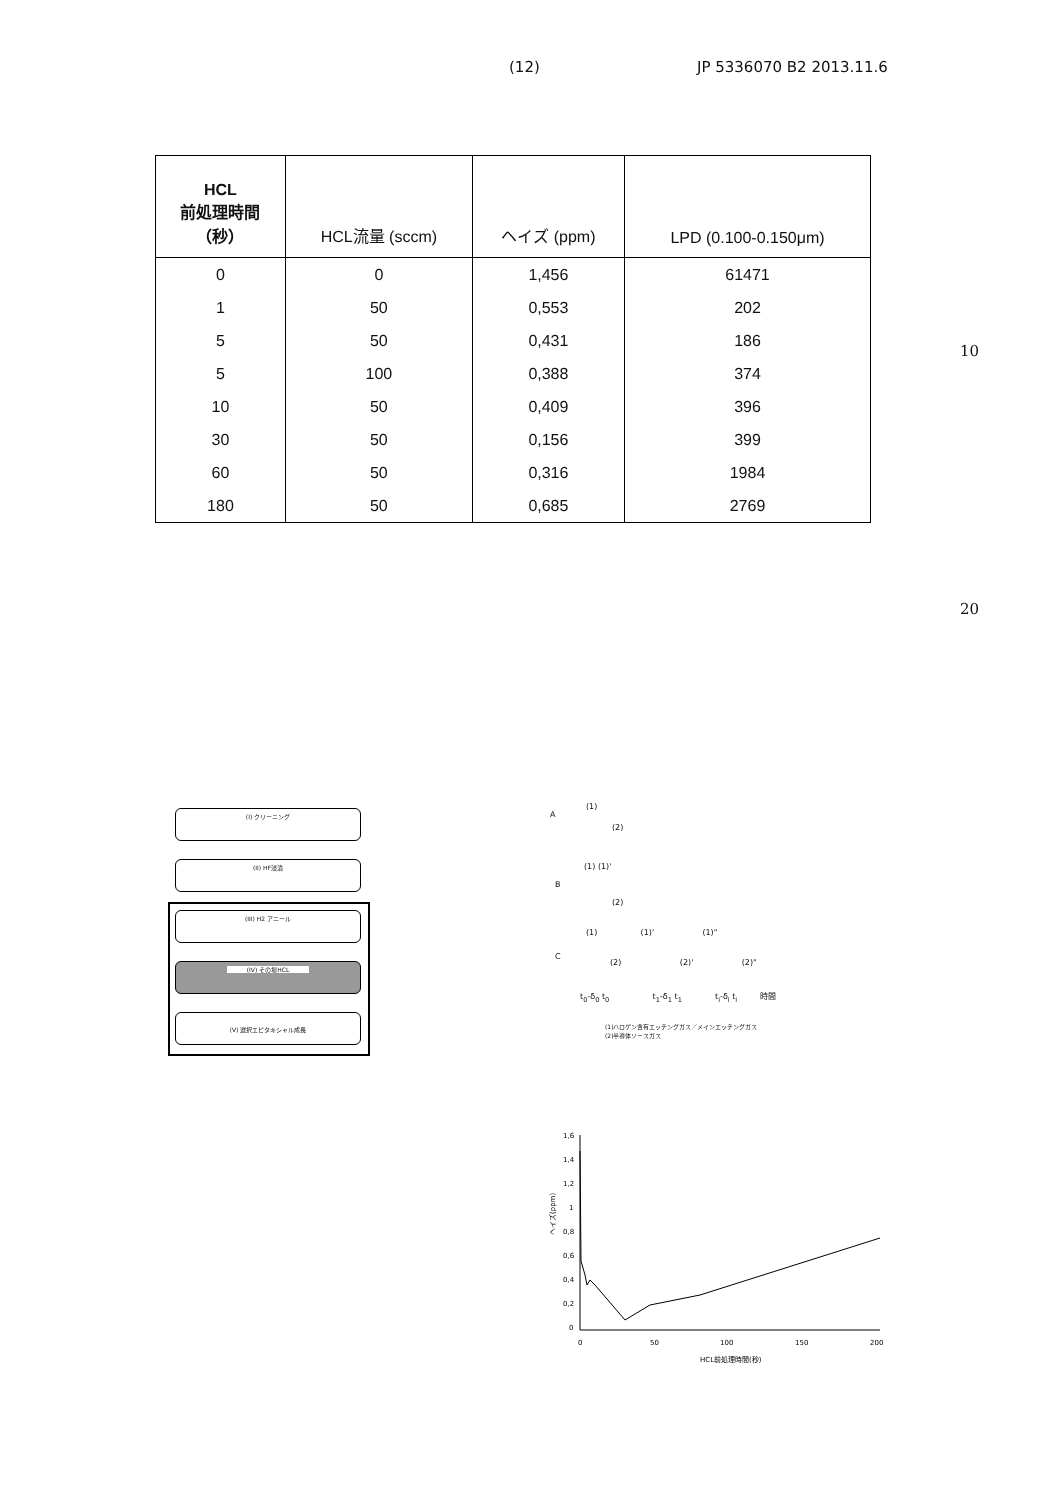(12) JP 5336070 B2 2013.11.6
| HCL 前処理時間 （秒） | HCL流量 (sccm) | ヘイズ (ppm) | LPD (0.100-0.150μm) |
| --- | --- | --- | --- |
| 0 | 0 | 1,456 | 61471 |
| 1 | 50 | 0,553 | 202 |
| 5 | 50 | 0,431 | 186 |
| 5 | 100 | 0,388 | 374 |
| 10 | 50 | 0,409 | 396 |
| 30 | 50 | 0,156 | 399 |
| 60 | 50 | 0,316 | 1984 |
| 180 | 50 | 0,685 | 2769 |
10
20
(I) クリーニング
(II) HF浸漬
(III) H2 アニール
(IV) その場HCL
(V) 選択エピタキシャル成長
A
B
C
(1)
(2)
(1) (1)'
(2)
(1) (1)' (1)"
(2) (2)' (2)"
t<sub>0</sub>-δ<sub>0</sub> t<sub>0</sub> t<sub>1</sub>-δ<sub>1</sub> t<sub>1</sub> t<sub>i</sub>-δ<sub>i</sub> t<sub>i</sub> 時間
(1)ハロゲン含有エッチングガス／メインエッチングガス
(2)半導体ソースガス
1,6
1,4
1,2
1
0,8
0,6
0,4
0,2
0
0
50
100
150
200
HCL前処理時間(秒)
ヘイズ(ppm)